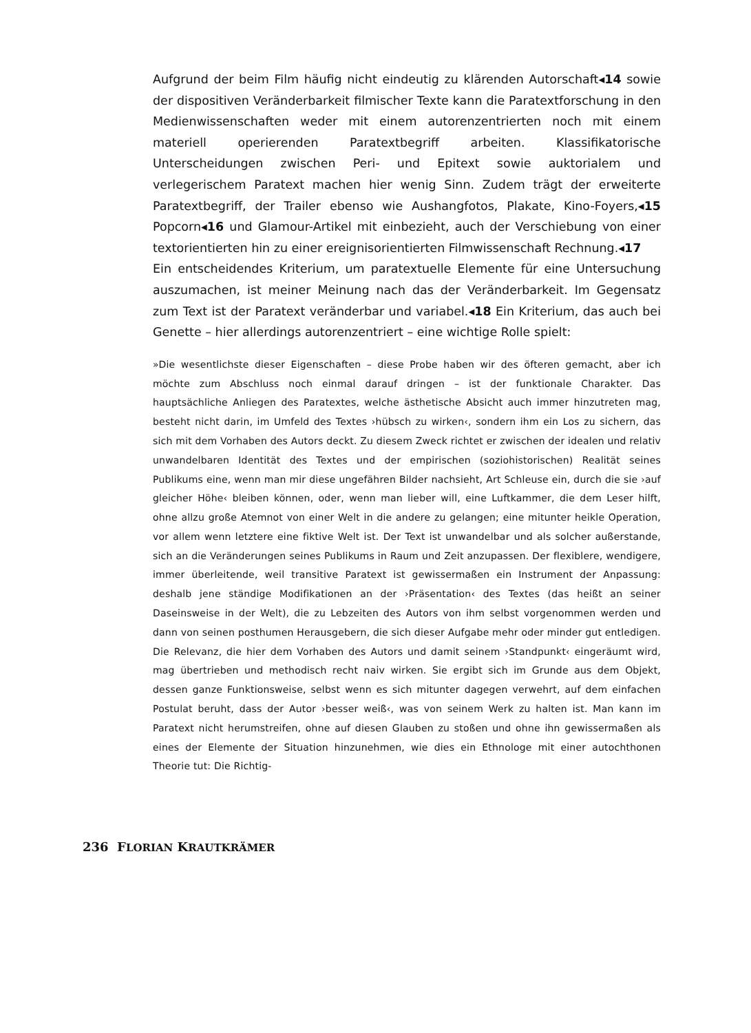Aufgrund der beim Film häufig nicht eindeutig zu klärenden Autorschaft◂14 sowie der dispositiven Veränderbarkeit filmischer Texte kann die Paratextforschung in den Medienwissenschaften weder mit einem autorenzentrierten noch mit einem materiell operierenden Paratextbegriff arbeiten. Klassifikatorische Unterscheidungen zwischen Peri- und Epitext sowie auktorialem und verlegerischem Paratext machen hier wenig Sinn. Zudem trägt der erweiterte Paratextbegriff, der Trailer ebenso wie Aushangfotos, Plakate, Kino-Foyers,◂15 Popcorn◂16 und Glamour-Artikel mit einbezieht, auch der Verschiebung von einer textorientierten hin zu einer ereignisorientierten Filmwissenschaft Rechnung.◂17
Ein entscheidendes Kriterium, um paratextuelle Elemente für eine Untersuchung auszumachen, ist meiner Meinung nach das der Veränderbarkeit. Im Gegensatz zum Text ist der Paratext veränderbar und variabel.◂18 Ein Kriterium, das auch bei Genette – hier allerdings autorenzentriert – eine wichtige Rolle spielt:
»Die wesentlichste dieser Eigenschaften – diese Probe haben wir des öfteren gemacht, aber ich möchte zum Abschluss noch einmal darauf dringen – ist der funktionale Charakter. Das hauptsächliche Anliegen des Paratextes, welche ästhetische Absicht auch immer hinzutreten mag, besteht nicht darin, im Umfeld des Textes ›hübsch zu wirken‹, sondern ihm ein Los zu sichern, das sich mit dem Vorhaben des Autors deckt. Zu diesem Zweck richtet er zwischen der idealen und relativ unwandelbaren Identität des Textes und der empirischen (soziohistorischen) Realität seines Publikums eine, wenn man mir diese ungefähren Bilder nachsieht, Art Schleuse ein, durch die sie ›auf gleicher Höhe‹ bleiben können, oder, wenn man lieber will, eine Luftkammer, die dem Leser hilft, ohne allzu große Atemnot von einer Welt in die andere zu gelangen; eine mitunter heikle Operation, vor allem wenn letztere eine fiktive Welt ist. Der Text ist unwandelbar und als solcher außerstande, sich an die Veränderungen seines Publikums in Raum und Zeit anzupassen. Der flexiblere, wendigere, immer überleitende, weil transitive Paratext ist gewissermaßen ein Instrument der Anpassung: deshalb jene ständige Modifikationen an der ›Präsentation‹ des Textes (das heißt an seiner Daseinsweise in der Welt), die zu Lebzeiten des Autors von ihm selbst vorgenommen werden und dann von seinen posthumen Herausgebern, die sich dieser Aufgabe mehr oder minder gut entledigen. Die Relevanz, die hier dem Vorhaben des Autors und damit seinem ›Standpunkt‹ eingeräumt wird, mag übertrieben und methodisch recht naiv wirken. Sie ergibt sich im Grunde aus dem Objekt, dessen ganze Funktionsweise, selbst wenn es sich mitunter dagegen verwehrt, auf dem einfachen Postulat beruht, dass der Autor ›besser weiß‹, was von seinem Werk zu halten ist. Man kann im Paratext nicht herumstreifen, ohne auf diesen Glauben zu stoßen und ohne ihn gewissermaßen als eines der Elemente der Situation hinzunehmen, wie dies ein Ethnologe mit einer autochthonen Theorie tut: Die Richtig-
236 FLORIAN KRAUTKRÄMER